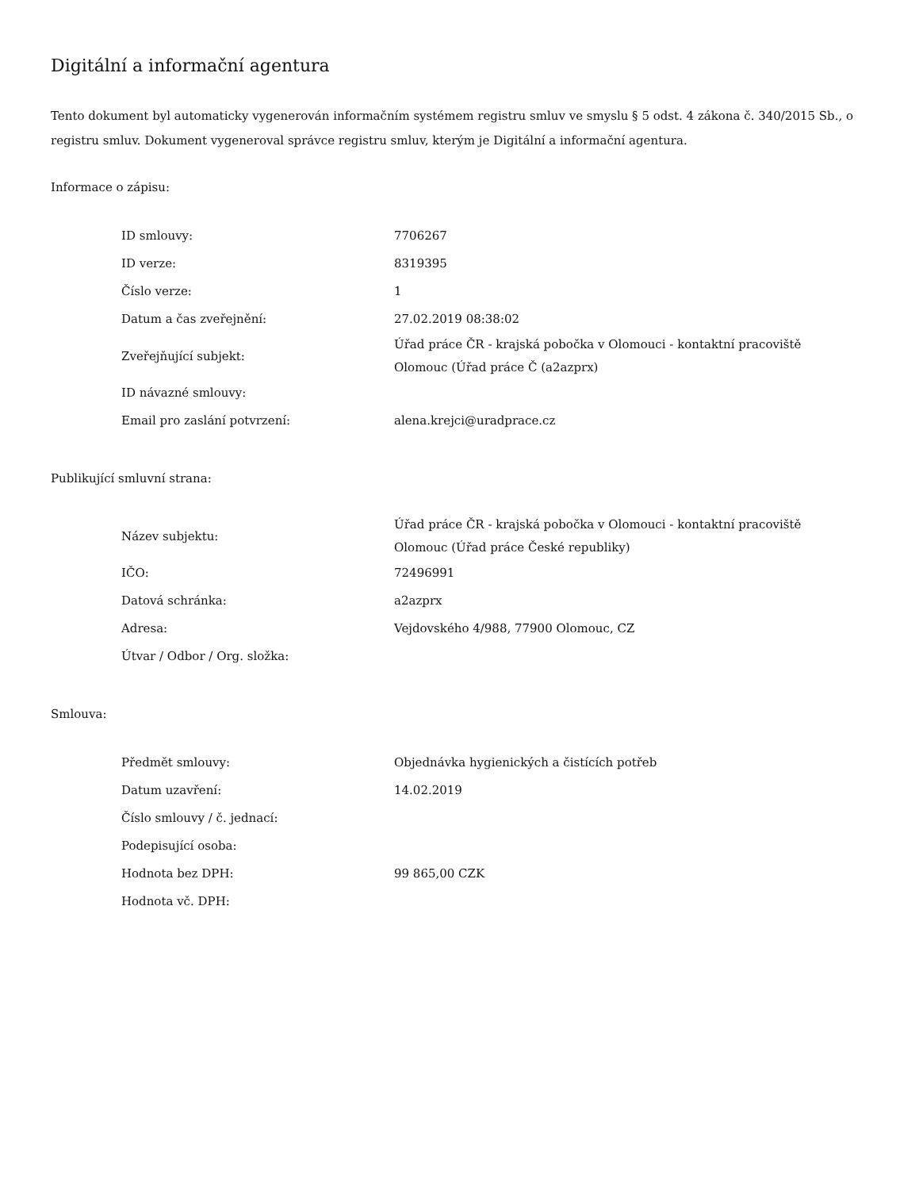Digitální a informační agentura
Tento dokument byl automaticky vygenerován informačním systémem registru smluv ve smyslu § 5 odst. 4 zákona č. 340/2015 Sb., o registru smluv. Dokument vygeneroval správce registru smluv, kterým je Digitální a informační agentura.
Informace o zápisu:
| ID smlouvy: | 7706267 |
| ID verze: | 8319395 |
| Číslo verze: | 1 |
| Datum a čas zveřejnění: | 27.02.2019 08:38:02 |
| Zveřejňující subjekt: | Úřad práce ČR - krajská pobočka v Olomouci - kontaktní pracoviště Olomouc (Úřad práce Č (a2azprx) |
| ID návazné smlouvy: | |
| Email pro zaslání potvrzení: | alena.krejci@uradprace.cz |
Publikující smluvní strana:
| Název subjektu: | Úřad práce ČR - krajská pobočka v Olomouci - kontaktní pracoviště Olomouc (Úřad práce České republiky) |
| IČO: | 72496991 |
| Datová schránka: | a2azprx |
| Adresa: | Vejdovského 4/988, 77900 Olomouc, CZ |
| Útvar / Odbor / Org. složka: | |
Smlouva:
| Předmět smlouvy: | Objednávka hygienických a čistících potřeb |
| Datum uzavření: | 14.02.2019 |
| Číslo smlouvy / č. jednací: | |
| Podepisující osoba: | |
| Hodnota bez DPH: | 99 865,00 CZK |
| Hodnota vč. DPH: | |